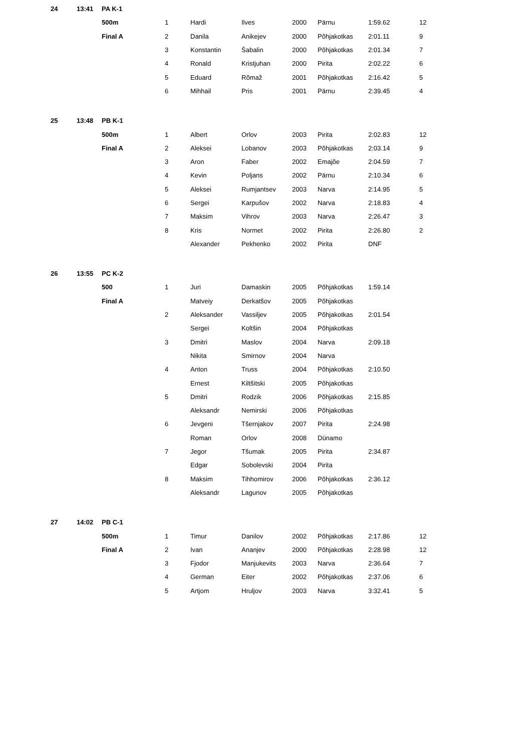| 24 | 13:41 | PA K-1 | | | | | | | |
| | | 500m | 1 | Hardi | Ilves | 2000 | Pärnu | 1:59.62 | 12 |
| | | Final A | 2 | Danila | Anikejev | 2000 | Põhjakotkas | 2:01.11 | 9 |
| | | | 3 | Konstantin | Šabalin | 2000 | Põhjakotkas | 2:01.34 | 7 |
| | | | 4 | Ronald | Kristjuhan | 2000 | Pirita | 2:02.22 | 6 |
| | | | 5 | Eduard | Rõmaž | 2001 | Põhjakotkas | 2:16.42 | 5 |
| | | | 6 | Mihhail | Pris | 2001 | Pärnu | 2:39.45 | 4 |
| 25 | 13:48 | PB K-1 | | | | | | | |
| | | 500m | 1 | Albert | Orlov | 2003 | Pirita | 2:02.83 | 12 |
| | | Final A | 2 | Aleksei | Lobanov | 2003 | Põhjakotkas | 2:03.14 | 9 |
| | | | 3 | Aron | Faber | 2002 | Emajõe | 2:04.59 | 7 |
| | | | 4 | Kevin | Poljans | 2002 | Pärnu | 2:10.34 | 6 |
| | | | 5 | Aleksei | Rumjantsev | 2003 | Narva | 2:14.95 | 5 |
| | | | 6 | Sergei | Karpušov | 2002 | Narva | 2:18.83 | 4 |
| | | | 7 | Maksim | Vihrov | 2003 | Narva | 2:26.47 | 3 |
| | | | 8 | Kris | Normet | 2002 | Pirita | 2:26.80 | 2 |
| | | | | Alexander | Pekhenko | 2002 | Pirita | DNF | |
| 26 | 13:55 | PC K-2 | | | | | | | |
| | | 500 | 1 | Juri | Damaskin | 2005 | Põhjakotkas | 1:59.14 | |
| | | Final A | | Matveiy | Derkatšov | 2005 | Põhjakotkas | | |
| | | | 2 | Aleksander | Vassiljev | 2005 | Põhjakotkas | 2:01.54 | |
| | | | | Sergei | Koltšin | 2004 | Põhjakotkas | | |
| | | | 3 | Dmitri | Maslov | 2004 | Narva | 2:09.18 | |
| | | | | Nikita | Smirnov | 2004 | Narva | | |
| | | | 4 | Anton | Truss | 2004 | Põhjakotkas | 2:10.50 | |
| | | | | Ernest | Kiltšitski | 2005 | Põhjakotkas | | |
| | | | 5 | Dmitri | Rodzik | 2006 | Põhjakotkas | 2:15.85 | |
| | | | | Aleksandr | Nemirski | 2006 | Põhjakotkas | | |
| | | | 6 | Jevgeni | Tšernjakov | 2007 | Pirita | 2:24.98 | |
| | | | | Roman | Orlov | 2008 | Dünamo | | |
| | | | 7 | Jegor | Tšumak | 2005 | Pirita | 2:34.87 | |
| | | | | Edgar | Sobolevski | 2004 | Pirita | | |
| | | | 8 | Maksim | Tihhomirov | 2006 | Põhjakotkas | 2:36.12 | |
| | | | | Aleksandr | Lagunov | 2005 | Põhjakotkas | | |
| 27 | 14:02 | PB C-1 | | | | | | | |
| | | 500m | 1 | Timur | Danilov | 2002 | Põhjakotkas | 2:17.86 | 12 |
| | | Final A | 2 | Ivan | Ananjev | 2000 | Põhjakotkas | 2:28.98 | 12 |
| | | | 3 | Fjodor | Manjukevits | 2003 | Narva | 2:36.64 | 7 |
| | | | 4 | German | Eiter | 2002 | Põhjakotkas | 2:37.06 | 6 |
| | | | 5 | Artjom | Hruljov | 2003 | Narva | 3:32.41 | 5 |